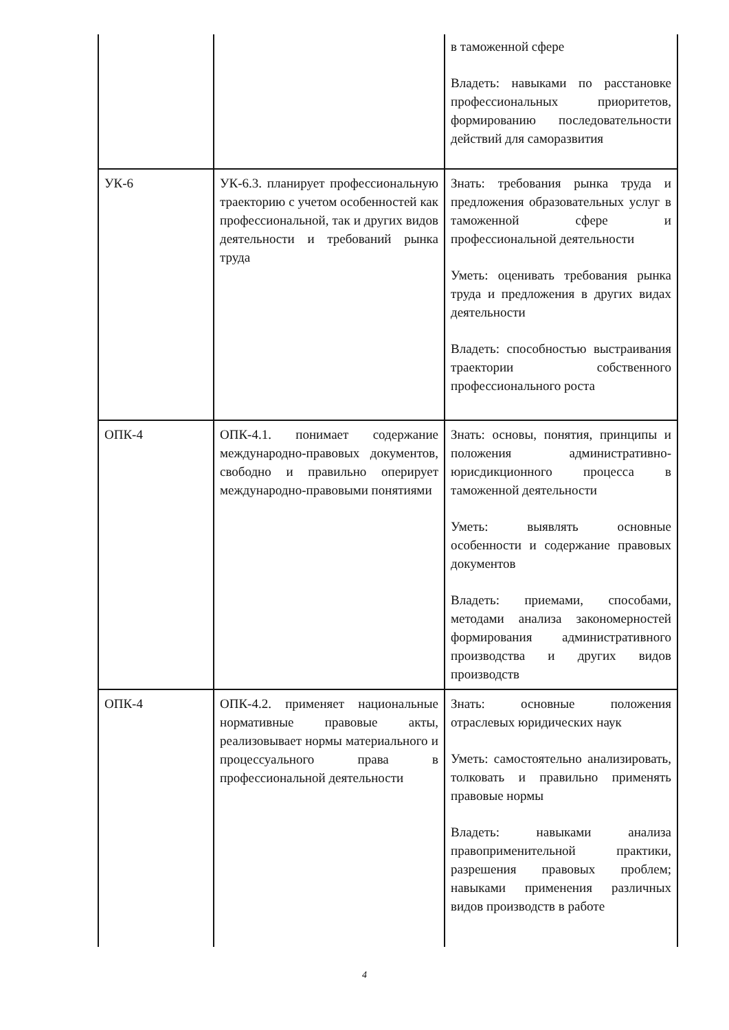| | | в таможенной сфере Владеть: навыками по расстановке профессиональных приоритетов, формированию последовательности действий для саморазвития |
| УК-6 | УК-6.3. планирует профессиональную траекторию с учетом особенностей как профессиональной, так и других видов деятельности и требований рынка труда | Знать: требования рынка труда и предложения образовательных услуг в таможенной сфере и профессиональной деятельности Уметь: оценивать требования рынка труда и предложения в других видах деятельности Владеть: способностью выстраивания траектории собственного профессионального роста |
| ОПК-4 | ОПК-4.1. понимает содержание международно-правовых документов, свободно и правильно оперирует международно-правовыми понятиями | Знать: основы, понятия, принципы и положения административно-юрисдикционного процесса в таможенной деятельности Уметь: выявлять основные особенности и содержание правовых документов Владеть: приемами, способами, методами анализа закономерностей формирования административного производства и других видов производств |
| ОПК-4 | ОПК-4.2. применяет национальные нормативные правовые акты, реализовывает нормы материального и процессуального права в профессиональной деятельности | Знать: основные положения отраслевых юридических наук Уметь: самостоятельно анализировать, толковать и правильно применять правовые нормы Владеть: навыками анализа правоприменительной практики, разрешения правовых проблем; навыками применения различных видов производств в работе |
4